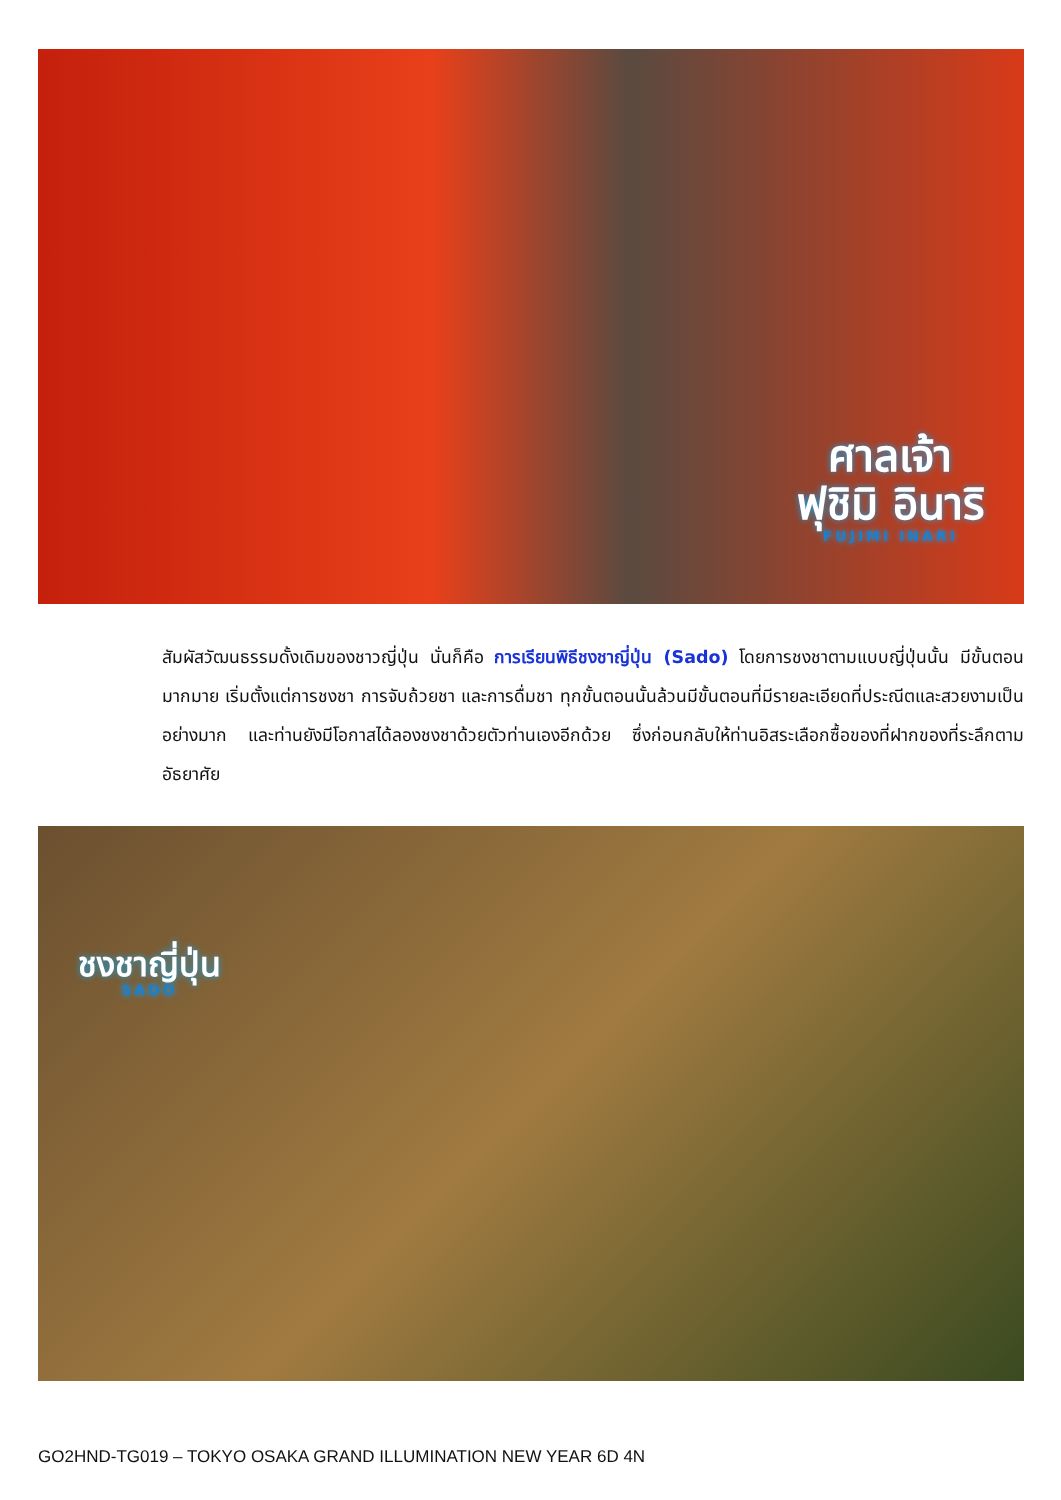ศาลเจ้า
ฟุชิมิ อินาริ
FUJIMI INARI
สัมผัสวัฒนธรรมดั้งเดิมของชาวญี่ปุ่น นั่นก็คือ การเรียนพิธีชงชาญี่ปุ่น (Sado) โดยการชงชาตามแบบญี่ปุ่นนั้น มีขั้นตอนมากมาย เริ่มตั้งแต่การชงชา การจับถ้วยชา และการดื่มชา ทุกขั้นตอนนั้นล้วนมีขั้นตอนที่มีรายละเอียดที่ประณีตและสวยงามเป็นอย่างมาก และท่านยังมีโอกาสได้ลองชงชาด้วยตัวท่านเองอีกด้วย ซึ่งก่อนกลับให้ท่านอิสระเลือกซื้อของที่ฝากของที่ระลึกตามอัธยาศัย
ชงชาญี่ปุ่น
SADO
GO2HND-TG019 – TOKYO OSAKA GRAND ILLUMINATION NEW YEAR 6D 4N